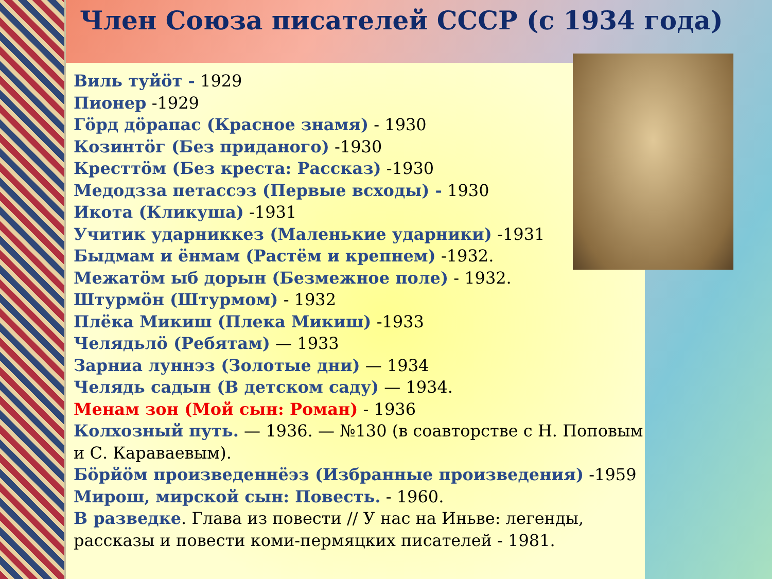Член Союза писателей СССР (с 1934 года)
Виль туйӧт - 1929
Пионер -1929
Гӧрд дӧрапас (Красное знамя) - 1930
Козинтӧг (Без приданого) -1930
Кресттӧм (Без креста: Рассказ) -1930
Медодзза петассэз (Первые всходы) - 1930
Икота (Кликуша) -1931
Учитик ударниккез (Маленькие ударники) -1931
Быдмам и ёнмам (Растём и крепнем) -1932.
Межатӧм ыб дорын (Безмежное поле) - 1932.
Штурмӧн (Штурмом) - 1932
Плёка Микиш (Плека Микиш) -1933
Челядьлӧ (Ребятам) — 1933
Зарниа луннэз (Золотые дни) — 1934
Челядь садын (В детском саду) — 1934.
Менам зон (Мой сын: Роман) - 1936
Колхозный путь. — 1936. — №130 (в соавторстве с Н. Поповым и С. Караваевым).
Бӧрйӧм произведеннёэз (Избранные произведения) -1959
Мирош, мирской сын: Повесть. - 1960.
В разведке. Глава из повести // У нас на Иньве: легенды, рассказы и повести коми-пермяцких писателей - 1981.